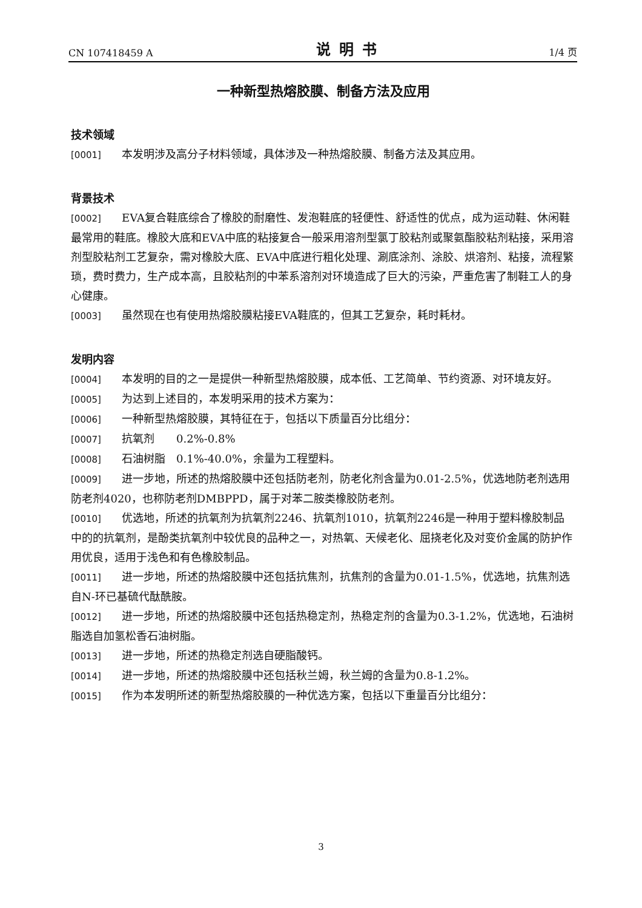CN 107418459 A 说明书 1/4 页
一种新型热熔胶膜、制备方法及应用
技术领域
[0001] 本发明涉及高分子材料领域，具体涉及一种热熔胶膜、制备方法及其应用。
背景技术
[0002] EVA复合鞋底综合了橡胶的耐磨性、发泡鞋底的轻便性、舒适性的优点，成为运动鞋、休闲鞋最常用的鞋底。橡胶大底和EVA中底的粘接复合一般采用溶剂型氯丁胶粘剂或聚氨酯胶粘剂粘接，采用溶剂型胶粘剂工艺复杂，需对橡胶大底、EVA中底进行粗化处理、涮底涂剂、涂胶、烘溶剂、粘接，流程繁琐，费时费力，生产成本高，且胶粘剂的中苯系溶剂对环境造成了巨大的污染，严重危害了制鞋工人的身心健康。
[0003] 虽然现在也有使用热熔胶膜粘接EVA鞋底的，但其工艺复杂，耗时耗材。
发明内容
[0004] 本发明的目的之一是提供一种新型热熔胶膜，成本低、工艺简单、节约资源、对环境友好。
[0005] 为达到上述目的，本发明采用的技术方案为：
[0006] 一种新型热熔胶膜，其特征在于，包括以下质量百分比组分：
[0007] 抗氧剂　　0.2%-0.8%
[0008] 石油树脂　0.1%-40.0%，余量为工程塑料。
[0009] 进一步地，所述的热熔胶膜中还包括防老剂，防老化剂含量为0.01-2.5%，优选地防老剂选用防老剂4020，也称防老剂DMBPPD，属于对苯二胺类橡胶防老剂。
[0010] 优选地，所述的抗氧剂为抗氧剂2246、抗氧剂1010，抗氧剂2246是一种用于塑料橡胶制品中的的抗氧剂，是酚类抗氧剂中较优良的品种之一，对热氧、天候老化、屈挠老化及对变价金属的防护作用优良，适用于浅色和有色橡胶制品。
[0011] 进一步地，所述的热熔胶膜中还包括抗焦剂，抗焦剂的含量为0.01-1.5%，优选地，抗焦剂选自N-环已基硫代酞酰胺。
[0012] 进一步地，所述的热熔胶膜中还包括热稳定剂，热稳定剂的含量为0.3-1.2%，优选地，石油树脂选自加氢松香石油树脂。
[0013] 进一步地，所述的热稳定剂选自硬脂酸钙。
[0014] 进一步地，所述的热熔胶膜中还包括秋兰姆，秋兰姆的含量为0.8-1.2%。
[0015] 作为本发明所述的新型热熔胶膜的一种优选方案，包括以下重量百分比组分：
3